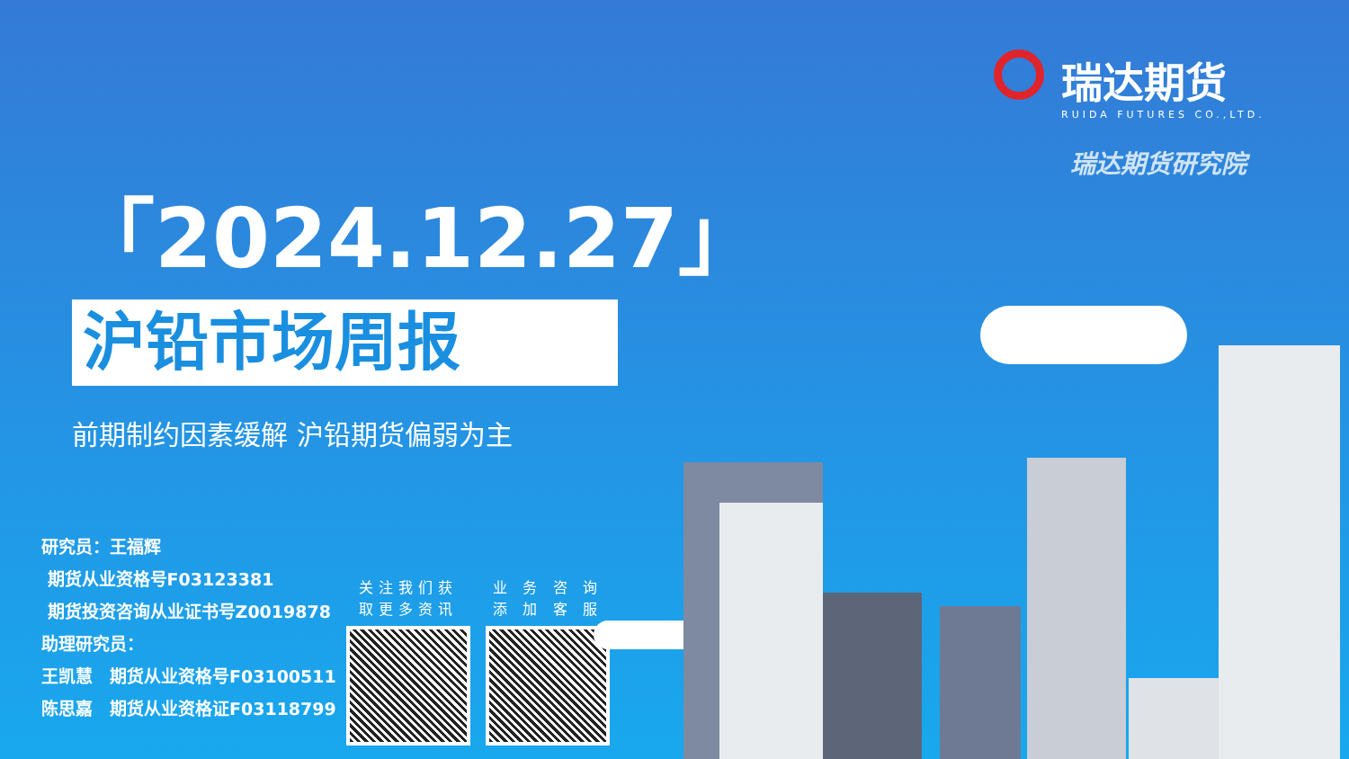瑞达期货
RUIDA FUTURES CO.,LTD.
瑞达期货研究院
「2024.12.27」
沪铅市场周报
前期制约因素缓解 沪铅期货偏弱为主
研究员：王福辉
期货从业资格号F03123381
期货投资咨询从业证书号Z0019878
助理研究员：
王凯慧　期货从业资格号F03100511
陈思嘉　期货从业资格证F03118799
关注我们获
取更多资讯
业 务 咨 询
添 加 客 服